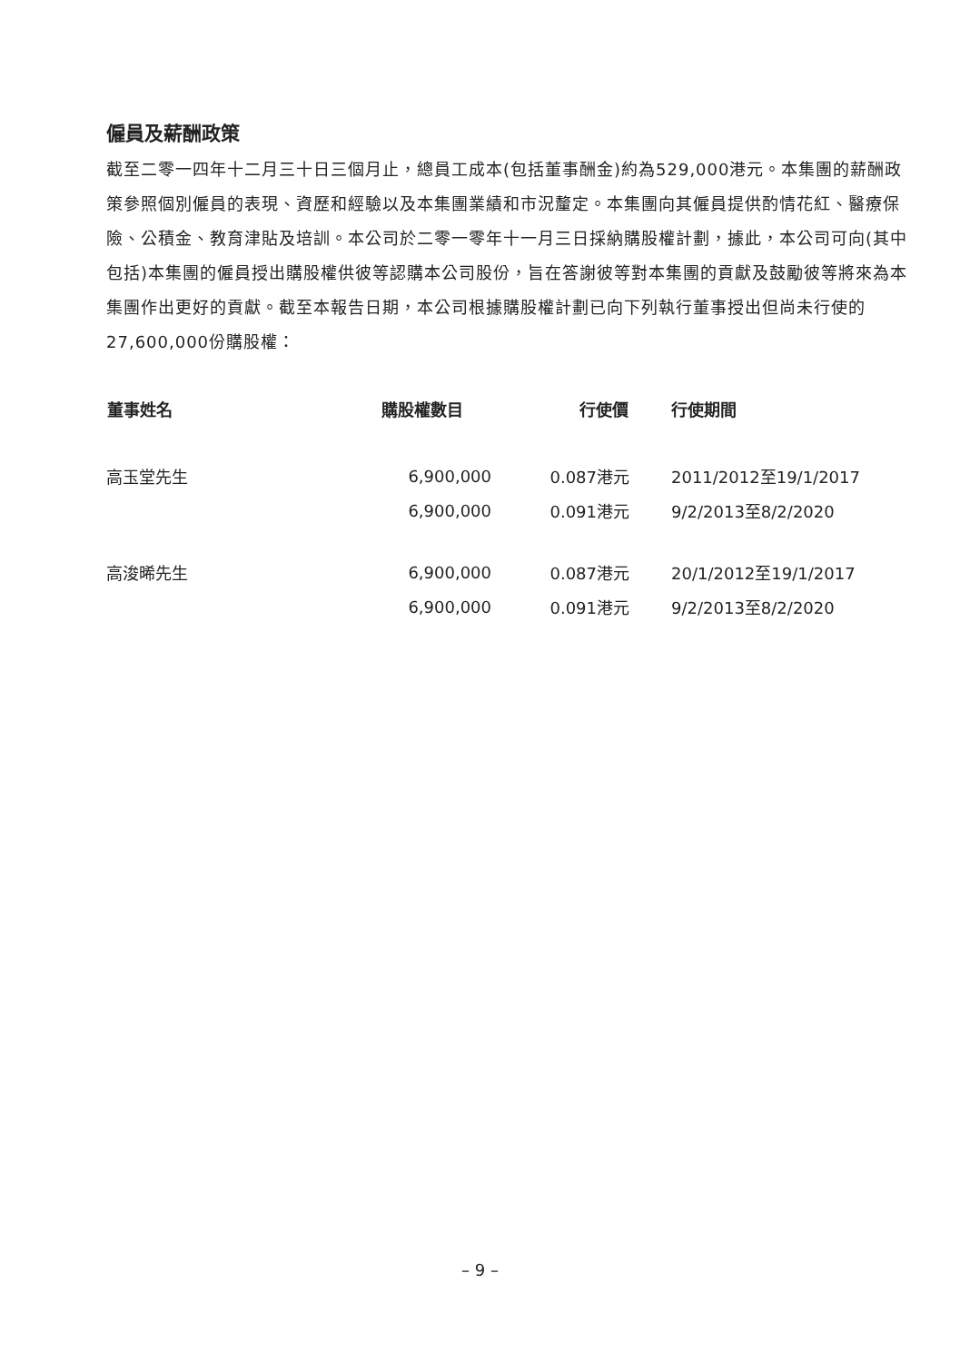僱員及薪酬政策
截至二零一四年十二月三十日三個月止，總員工成本(包括董事酬金)約為529,000港元。本集團的薪酬政策參照個別僱員的表現、資歷和經驗以及本集團業績和市況釐定。本集團向其僱員提供酌情花紅、醫療保險、公積金、教育津貼及培訓。本公司於二零一零年十一月三日採納購股權計劃，據此，本公司可向(其中包括)本集團的僱員授出購股權供彼等認購本公司股份，旨在答謝彼等對本集團的貢獻及鼓勵彼等將來為本集團作出更好的貢獻。截至本報告日期，本公司根據購股權計劃已向下列執行董事授出但尚未行使的27,600,000份購股權：
| 董事姓名 | 購股權數目 | 行使價 | 行使期間 |
| --- | --- | --- | --- |
| 高玉堂先生 | 6,900,000 | 0.087港元 | 2011/2012至19/1/2017 |
| | 6,900,000 | 0.091港元 | 9/2/2013至8/2/2020 |
| 高浚晞先生 | 6,900,000 | 0.087港元 | 20/1/2012至19/1/2017 |
| | 6,900,000 | 0.091港元 | 9/2/2013至8/2/2020 |
– 9 –